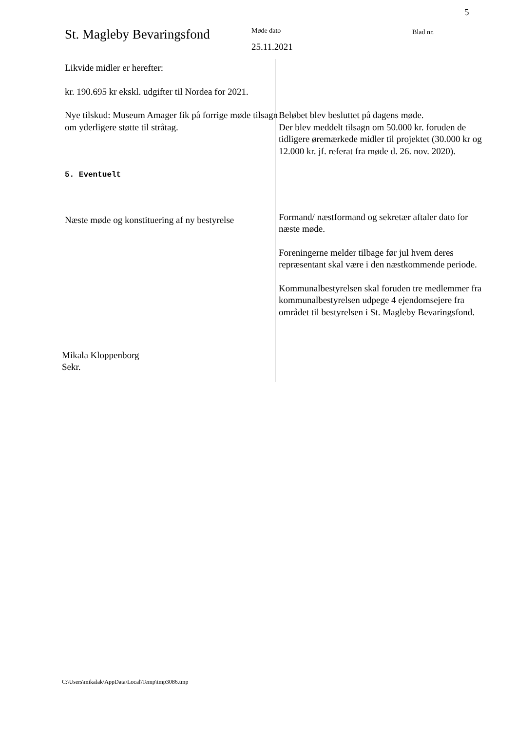5
St. Magleby Bevaringsfond
Møde dato
25.11.2021
Blad nr.
Likvide midler er herefter:
kr. 190.695 kr ekskl. udgifter til Nordea for 2021.
Nye tilskud: Museum Amager fik på forrige møde tilsagn om yderligere støtte til stråtag.
Beløbet blev besluttet på dagens møde.
Der blev meddelt tilsagn om 50.000 kr. foruden de tidligere øremærkede midler til projektet (30.000 kr og 12.000 kr. jf. referat fra møde d. 26. nov. 2020).
5. Eventuelt
Næste møde og konstituering af ny bestyrelse
Formand/ næstformand og sekretær aftaler dato for næste møde.
Foreningerne melder tilbage før jul hvem deres repræsentant skal være i den næstkommende periode.
Kommunalbestyrelsen skal foruden tre medlemmer fra kommunalbestyrelsen udpege 4 ejendomsejere fra området til bestyrelsen i St. Magleby Bevaringsfond.
Mikala Kloppenborg
Sekr.
C:\Users\mikalak\AppData\Local\Temp\tmp3086.tmp